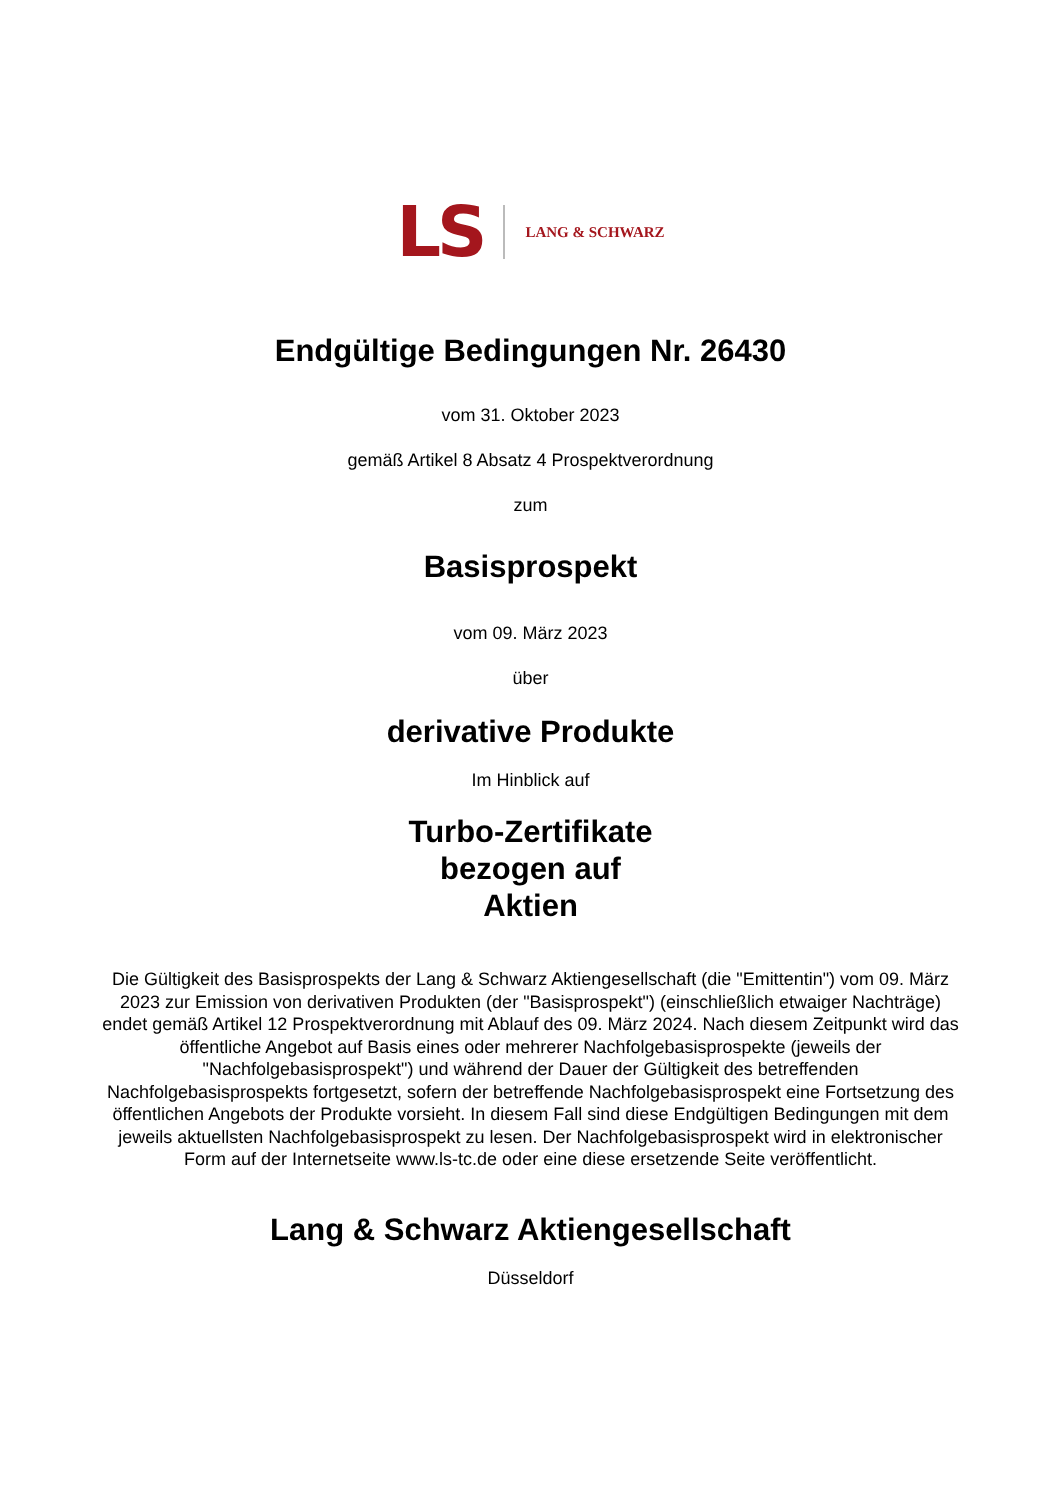LS LANG & SCHWARZ
Endgültige Bedingungen Nr. 26430
vom 31. Oktober 2023
gemäß Artikel 8 Absatz 4 Prospektverordnung
zum
Basisprospekt
vom 09. März 2023
über
derivative Produkte
Im Hinblick auf
Turbo-Zertifikate
bezogen auf
Aktien
Die Gültigkeit des Basisprospekts der Lang & Schwarz Aktiengesellschaft (die "Emittentin") vom 09. März 2023 zur Emission von derivativen Produkten (der "Basisprospekt") (einschließlich etwaiger Nachträge) endet gemäß Artikel 12 Prospektverordnung mit Ablauf des 09. März 2024. Nach diesem Zeitpunkt wird das öffentliche Angebot auf Basis eines oder mehrerer Nachfolgebasisprospekte (jeweils der "Nachfolgebasisprospekt") und während der Dauer der Gültigkeit des betreffenden Nachfolgebasisprospekts fortgesetzt, sofern der betreffende Nachfolgebasisprospekt eine Fortsetzung des öffentlichen Angebots der Produkte vorsieht. In diesem Fall sind diese Endgültigen Bedingungen mit dem jeweils aktuellsten Nachfolgebasisprospekt zu lesen. Der Nachfolgebasisprospekt wird in elektronischer Form auf der Internetseite www.ls-tc.de oder eine diese ersetzende Seite veröffentlicht.
Lang & Schwarz Aktiengesellschaft
Düsseldorf